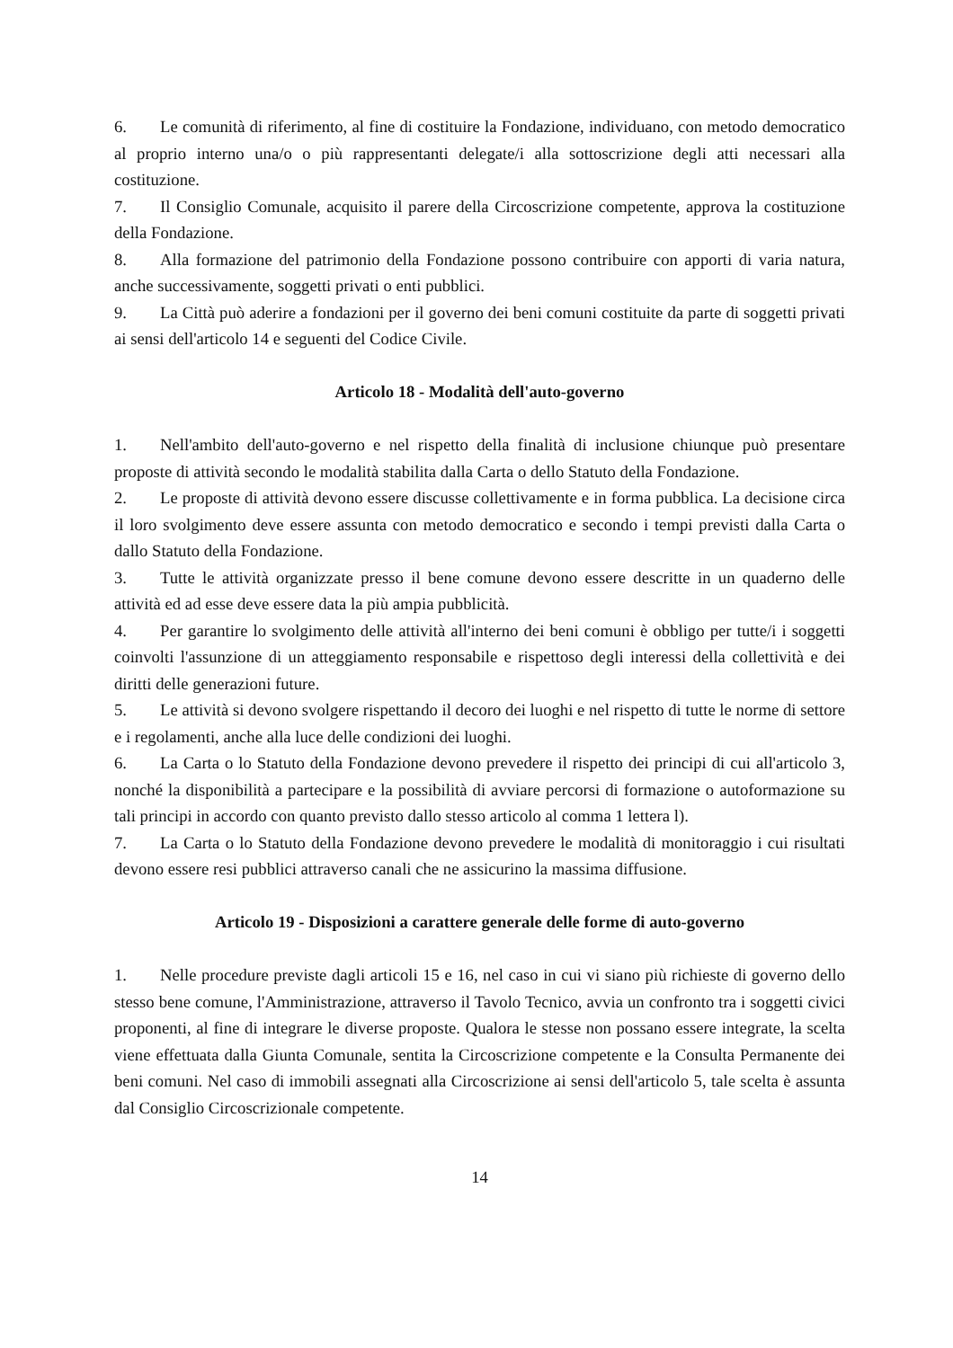6. Le comunità di riferimento, al fine di costituire la Fondazione, individuano, con metodo democratico al proprio interno una/o o più rappresentanti delegate/i alla sottoscrizione degli atti necessari alla costituzione.
7. Il Consiglio Comunale, acquisito il parere della Circoscrizione competente, approva la costituzione della Fondazione.
8. Alla formazione del patrimonio della Fondazione possono contribuire con apporti di varia natura, anche successivamente, soggetti privati o enti pubblici.
9. La Città può aderire a fondazioni per il governo dei beni comuni costituite da parte di soggetti privati ai sensi dell'articolo 14 e seguenti del Codice Civile.
Articolo 18 - Modalità dell'auto-governo
1. Nell'ambito dell'auto-governo e nel rispetto della finalità di inclusione chiunque può presentare proposte di attività secondo le modalità stabilita dalla Carta o dello Statuto della Fondazione.
2. Le proposte di attività devono essere discusse collettivamente e in forma pubblica. La decisione circa il loro svolgimento deve essere assunta con metodo democratico e secondo i tempi previsti dalla Carta o dallo Statuto della Fondazione.
3. Tutte le attività organizzate presso il bene comune devono essere descritte in un quaderno delle attività ed ad esse deve essere data la più ampia pubblicità.
4. Per garantire lo svolgimento delle attività all'interno dei beni comuni è obbligo per tutte/i i soggetti coinvolti l'assunzione di un atteggiamento responsabile e rispettoso degli interessi della collettività e dei diritti delle generazioni future.
5. Le attività si devono svolgere rispettando il decoro dei luoghi e nel rispetto di tutte le norme di settore e i regolamenti, anche alla luce delle condizioni dei luoghi.
6. La Carta o lo Statuto della Fondazione devono prevedere il rispetto dei principi di cui all'articolo 3, nonché la disponibilità a partecipare e la possibilità di avviare percorsi di formazione o autoformazione su tali principi in accordo con quanto previsto dallo stesso articolo al comma 1 lettera l).
7. La Carta o lo Statuto della Fondazione devono prevedere le modalità di monitoraggio i cui risultati devono essere resi pubblici attraverso canali che ne assicurino la massima diffusione.
Articolo 19 - Disposizioni a carattere generale delle forme di auto-governo
1. Nelle procedure previste dagli articoli 15 e 16, nel caso in cui vi siano più richieste di governo dello stesso bene comune, l'Amministrazione, attraverso il Tavolo Tecnico, avvia un confronto tra i soggetti civici proponenti, al fine di integrare le diverse proposte. Qualora le stesse non possano essere integrate, la scelta viene effettuata dalla Giunta Comunale, sentita la Circoscrizione competente e la Consulta Permanente dei beni comuni. Nel caso di immobili assegnati alla Circoscrizione ai sensi dell'articolo 5, tale scelta è assunta dal Consiglio Circoscrizionale competente.
14